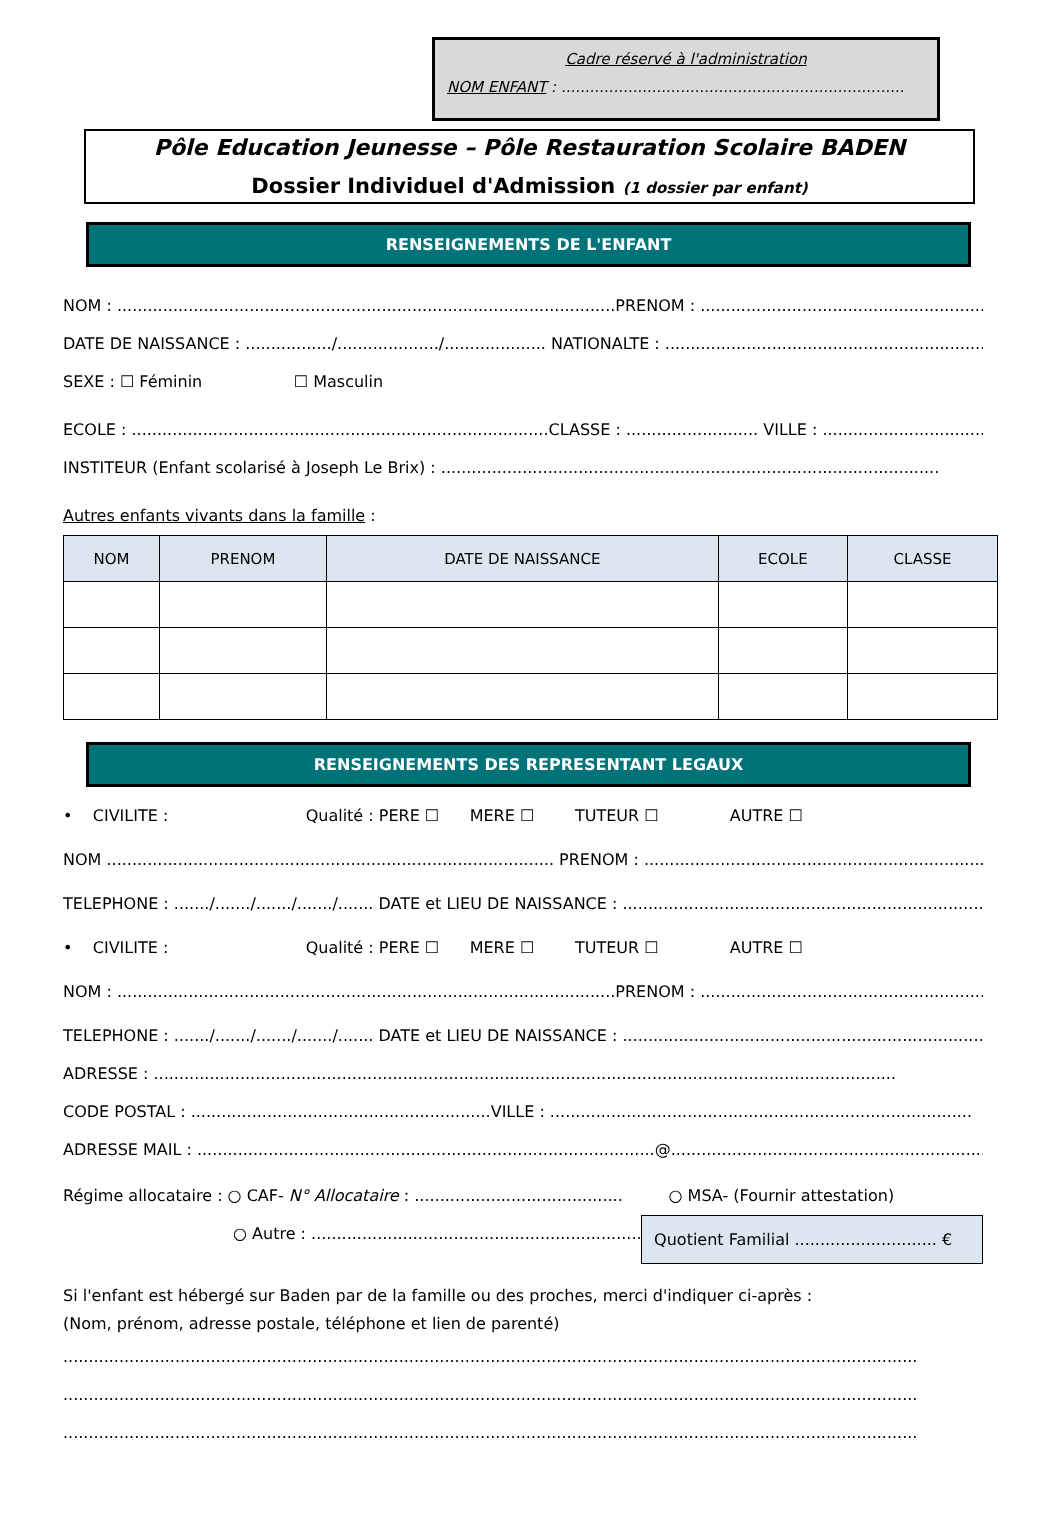Cadre réservé à l'administration
NOM ENFANT : ........................................................................
Pôle Education Jeunesse – Pôle Restauration Scolaire BADEN
Dossier Individuel d'Admission (1 dossier par enfant)
RENSEIGNEMENTS DE L'ENFANT
NOM : ..................................................................................................PRENOM : ....................................................................
DATE DE NAISSANCE : ................./..................../.................... NATIONALTE : ........................................................................
SEXE : ☐ Féminin ☐ Masculin
ECOLE : ..................................................................................CLASSE : .......................... VILLE : ..........................................
INSTITEUR (Enfant scolarisé à Joseph Le Brix) : ..................................................................................................
Autres enfants vivants dans la famille :
| NOM | PRENOM | DATE DE NAISSANCE | ECOLE | CLASSE |
| --- | --- | --- | --- | --- |
RENSEIGNEMENTS DES REPRESENTANT LEGAUX
• CIVILITE : Qualité : PERE ☐ MERE ☐ TUTEUR ☐ AUTRE ☐
NOM ........................................................................................ PRENOM : ......................................................................
TELEPHONE : ......./......./......./......./....... DATE et LIEU DE NAISSANCE : ..........................................................................
• CIVILITE : Qualité : PERE ☐ MERE ☐ TUTEUR ☐ AUTRE ☐
NOM : ..................................................................................................PRENOM : ....................................................................
TELEPHONE : ......./......./......./......./....... DATE et LIEU DE NAISSANCE : ..........................................................................
ADRESSE : ..................................................................................................................................................
CODE POSTAL : ...........................................................VILLE : ...................................................................................
ADRESSE MAIL : ..........................................................................................@......................................................................
Régime allocataire : ○ CAF- N° Allocataire : ......................................... ○ MSA- (Fournir attestation)
○ Autre : ........................................................................
Quotient Familial ............................ €
Si l'enfant est hébergé sur Baden par de la famille ou des proches, merci d'indiquer ci-après :
(Nom, prénom, adresse postale, téléphone et lien de parenté)
........................................................................................................................................................................
........................................................................................................................................................................
........................................................................................................................................................................